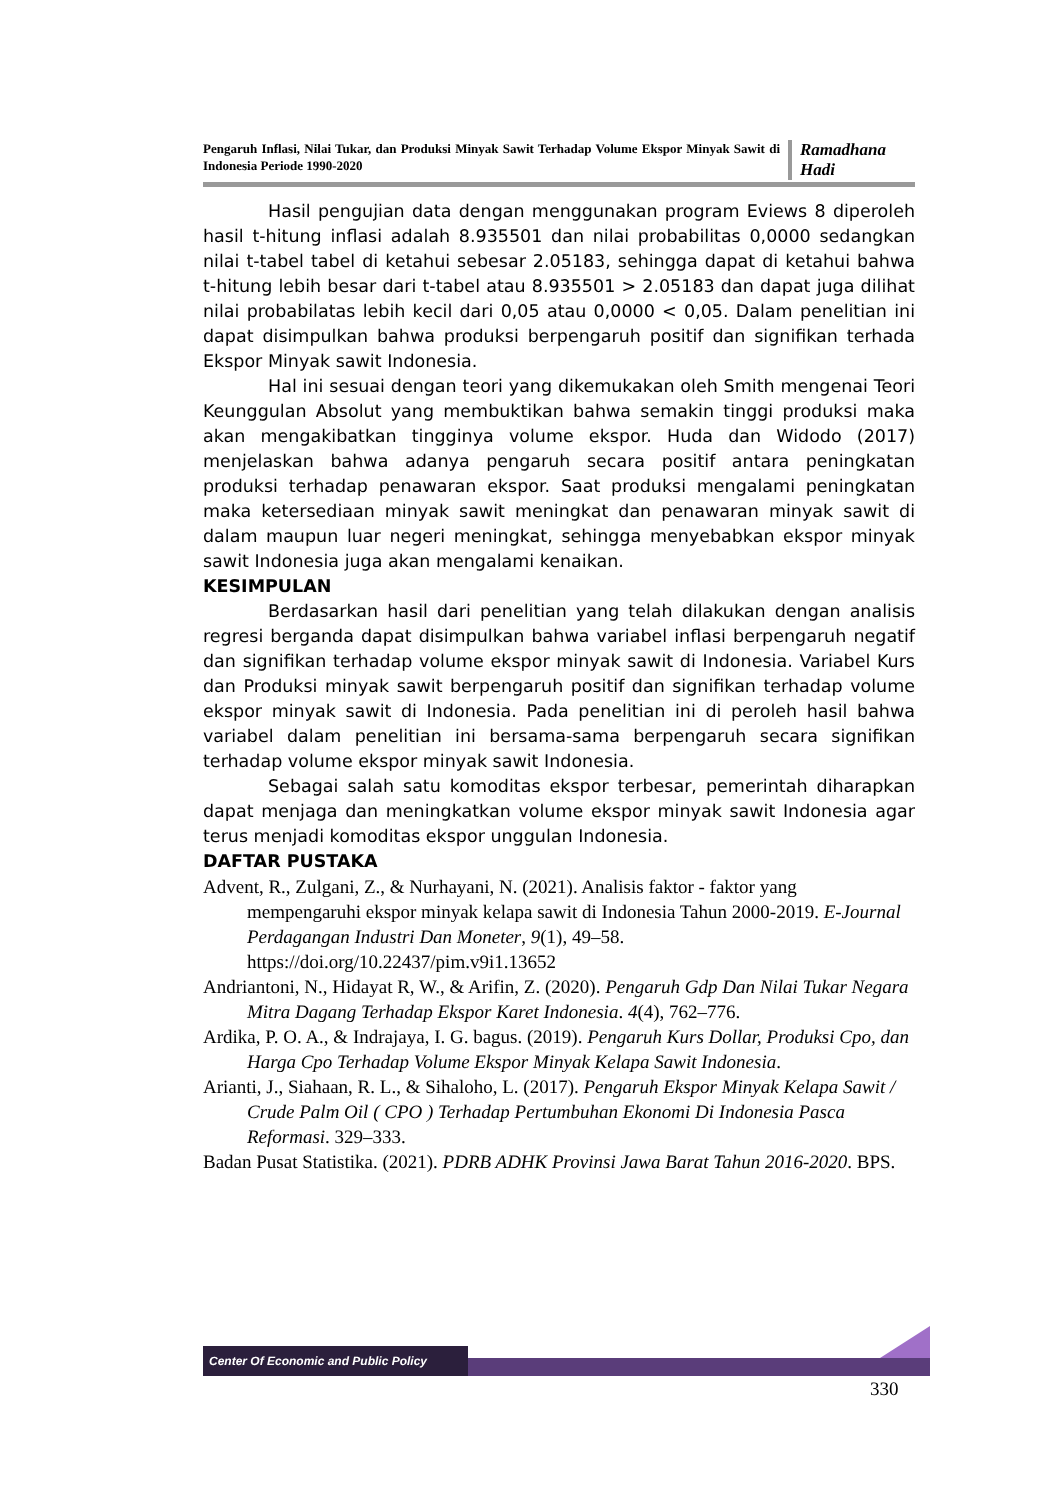Pengaruh Inflasi, Nilai Tukar, dan Produksi Minyak Sawit Terhadap Volume Ekspor Minyak Sawit di Indonesia Periode 1990-2020
Ramadhana Hadi
Hasil pengujian data dengan menggunakan program Eviews 8 diperoleh hasil t-hitung inflasi adalah 8.935501 dan nilai probabilitas 0,0000 sedangkan nilai t-tabel tabel di ketahui sebesar 2.05183, sehingga dapat di ketahui bahwa t-hitung lebih besar dari t-tabel atau 8.935501 > 2.05183 dan dapat juga dilihat nilai probabilatas lebih kecil dari 0,05 atau 0,0000 < 0,05. Dalam penelitian ini dapat disimpulkan bahwa produksi berpengaruh positif dan signifikan terhada Ekspor Minyak sawit Indonesia.
Hal ini sesuai dengan teori yang dikemukakan oleh Smith mengenai Teori Keunggulan Absolut yang membuktikan bahwa semakin tinggi produksi maka akan mengakibatkan tingginya volume ekspor. Huda dan Widodo (2017) menjelaskan bahwa adanya pengaruh secara positif antara peningkatan produksi terhadap penawaran ekspor. Saat produksi mengalami peningkatan maka ketersediaan minyak sawit meningkat dan penawaran minyak sawit di dalam maupun luar negeri meningkat, sehingga menyebabkan ekspor minyak sawit Indonesia juga akan mengalami kenaikan.
KESIMPULAN
Berdasarkan hasil dari penelitian yang telah dilakukan dengan analisis regresi berganda dapat disimpulkan bahwa variabel inflasi berpengaruh negatif dan signifikan terhadap volume ekspor minyak sawit di Indonesia. Variabel Kurs dan Produksi minyak sawit berpengaruh positif dan signifikan terhadap volume ekspor minyak sawit di Indonesia. Pada penelitian ini di peroleh hasil bahwa variabel dalam penelitian ini bersama-sama berpengaruh secara signifikan terhadap volume ekspor minyak sawit Indonesia.
Sebagai salah satu komoditas ekspor terbesar, pemerintah diharapkan dapat menjaga dan meningkatkan volume ekspor minyak sawit Indonesia agar terus menjadi komoditas ekspor unggulan Indonesia.
DAFTAR PUSTAKA
Advent, R., Zulgani, Z., & Nurhayani, N. (2021). Analisis faktor - faktor yang mempengaruhi ekspor minyak kelapa sawit di Indonesia Tahun 2000-2019. E-Journal Perdagangan Industri Dan Moneter, 9(1), 49–58. https://doi.org/10.22437/pim.v9i1.13652
Andriantoni, N., Hidayat R, W., & Arifin, Z. (2020). Pengaruh Gdp Dan Nilai Tukar Negara Mitra Dagang Terhadap Ekspor Karet Indonesia. 4(4), 762–776.
Ardika, P. O. A., & Indrajaya, I. G. bagus. (2019). Pengaruh Kurs Dollar, Produksi Cpo, dan Harga Cpo Terhadap Volume Ekspor Minyak Kelapa Sawit Indonesia.
Arianti, J., Siahaan, R. L., & Sihaloho, L. (2017). Pengaruh Ekspor Minyak Kelapa Sawit / Crude Palm Oil ( CPO ) Terhadap Pertumbuhan Ekonomi Di Indonesia Pasca Reformasi. 329–333.
Badan Pusat Statistika. (2021). PDRB ADHK Provinsi Jawa Barat Tahun 2016-2020. BPS.
Center Of Economic and Public Policy
330